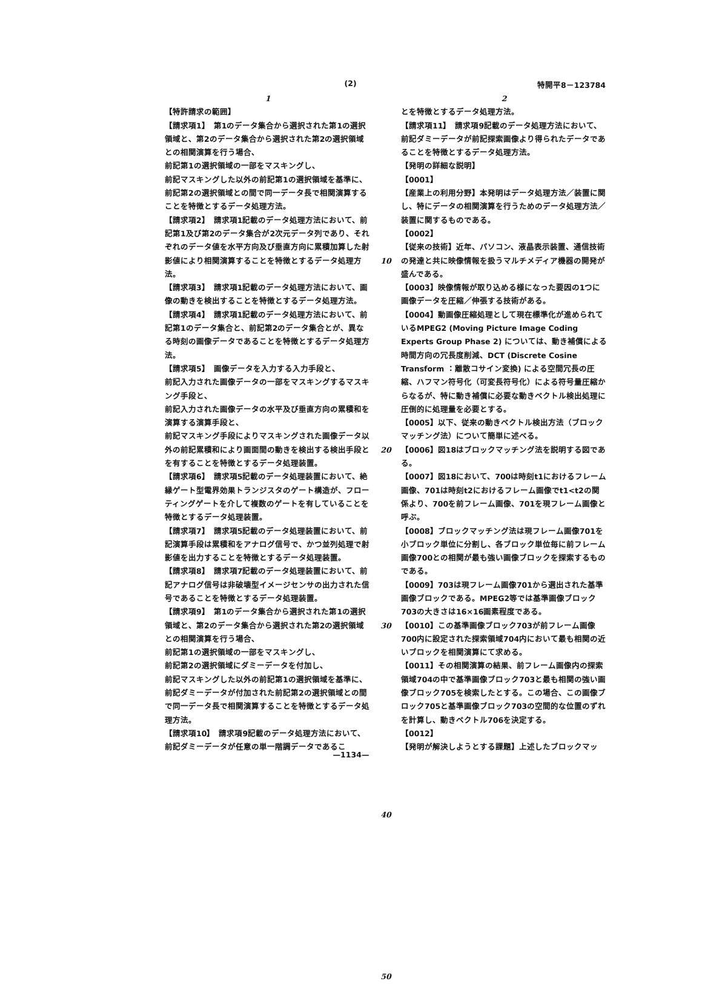(2) 特開平8－123784
1
【特許請求の範囲】
【請求項1】　第1のデータ集合から選択された第1の選択領域と、第2のデータ集合から選択された第2の選択領域との相関演算を行う場合、
前記第1の選択領域の一部をマスキングし、
前記マスキングした以外の前記第1の選択領域を基準に、前記第2の選択領域との間で同一データ長で相関演算することを特徴とするデータ処理方法。
【請求項2】　請求項1記載のデータ処理方法において、前記第1及び第2のデータ集合が2次元データ列であり、それぞれのデータ値を水平方向及び垂直方向に累積加算した射影値により相関演算することを特徴とするデータ処理方法。
【請求項3】　請求項1記載のデータ処理方法において、画像の動きを検出することを特徴とするデータ処理方法。
【請求項4】　請求項1記載のデータ処理方法において、前記第1のデータ集合と、前記第2のデータ集合とが、異なる時刻の画像データであることを特徴とするデータ処理方法。
【請求項5】　画像データを入力する入力手段と、
前記入力された画像データの一部をマスキングするマスキング手段と、
前記入力された画像データの水平及び垂直方向の累積和を演算する演算手段と、
前記マスキング手段によりマスキングされた画像データ以外の前記累積和により画面間の動きを検出する検出手段とを有することを特徴とするデータ処理装置。
【請求項6】　請求項5記載のデータ処理装置において、絶縁ゲート型電界効果トランジスタのゲート構造が、フローティングゲートを介して複数のゲートを有していることを特徴とするデータ処理装置。
【請求項7】　請求項5記載のデータ処理装置において、前記演算手段は累積和をアナログ信号で、かつ並列処理で射影値を出力することを特徴とするデータ処理装置。
【請求項8】　請求項7記載のデータ処理装置において、前記アナログ信号は非破壊型イメージセンサの出力された信号であることを特徴とするデータ処理装置。
【請求項9】　第1のデータ集合から選択された第1の選択領域と、第2のデータ集合から選択された第2の選択領域との相関演算を行う場合、
前記第1の選択領域の一部をマスキングし、
前記第2の選択領域にダミーデータを付加し、
前記マスキングした以外の前記第1の選択領域を基準に、前記ダミーデータが付加された前記第2の選択領域との間で同一データ長で相関演算することを特徴とするデータ処理方法。
【請求項10】　請求項9記載のデータ処理方法において、前記ダミーデータが任意の単一階調データであるこ
10
20
30
40
50
2
とを特徴とするデータ処理方法。
【請求項11】　請求項9記載のデータ処理方法において、前記ダミーデータが前記探索画像より得られたデータであることを特徴とするデータ処理方法。
【発明の詳細な説明】
【0001】
【産業上の利用分野】本発明はデータ処理方法／装置に関し、特にデータの相関演算を行うためのデータ処理方法／装置に関するものである。
【0002】
【従来の技術】近年、パソコン、液晶表示装置、通信技術の発達と共に映像情報を扱うマルチメディア機器の開発が盛んである。
【0003】映像情報が取り込める様になった要因の1つに画像データを圧縮／伸張する技術がある。
【0004】動画像圧縮処理として現在標準化が進められているMPEG2 (Moving Picture Image Coding Experts Group Phase 2) については、動き補償による時間方向の冗長度削減、DCT (Discrete Cosine Transform ：離散コサイン変換) による空間冗長の圧縮、ハフマン符号化（可変長符号化）による符号量圧縮からなるが、特に動き補償に必要な動きベクトル検出処理に圧倒的に処理量を必要とする。
【0005】以下、従来の動きベクトル検出方法（ブロックマッチング法）について簡単に述べる。
【0006】図18はブロックマッチング法を説明する図である。
【0007】図18において、700は時刻t1におけるフレーム画像、701は時刻t2におけるフレーム画像でt1<t2の関係より、700を前フレーム画像、701を現フレーム画像と呼ぶ。
【0008】ブロックマッチング法は現フレーム画像701を小ブロック単位に分割し、各ブロック単位毎に前フレーム画像700との相関が最も強い画像ブロックを探索するものである。
【0009】703は現フレーム画像701から選出された基準画像ブロックである。MPEG2等では基準画像ブロック703の大きさは16×16画素程度である。
【0010】この基準画像ブロック703が前フレーム画像700内に設定された探索領域704内において最も相関の近いブロックを相関演算にて求める。
【0011】その相関演算の結果、前フレーム画像内の探索領域704の中で基準画像ブロック703と最も相関の強い画像ブロック705を検索したとする。この場合、この画像ブロック705と基準画像ブロック703の空間的な位置のずれを計算し、動きベクトル706を決定する。
【0012】
【発明が解決しようとする課題】上述したブロックマッ
—1134—